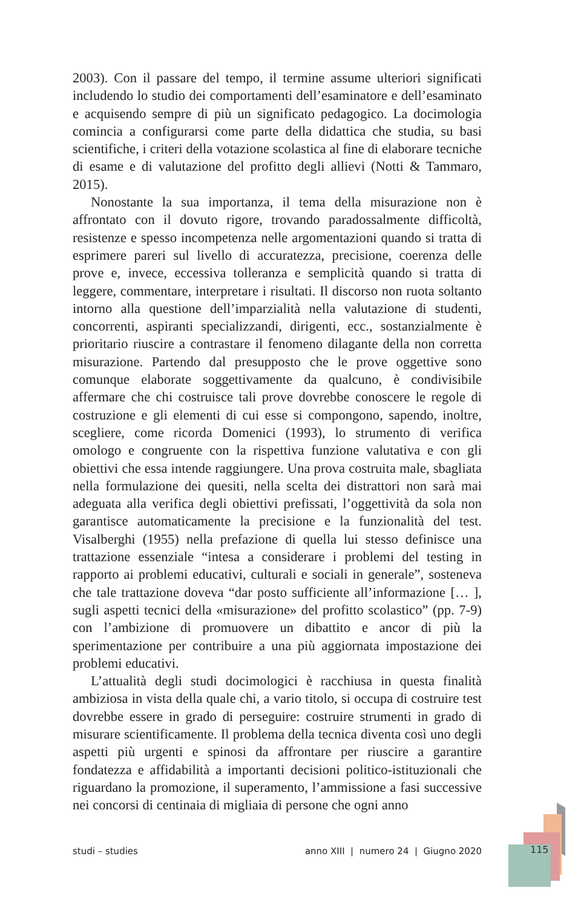2003). Con il passare del tempo, il termine assume ulteriori significati includendo lo studio dei comportamenti dell’esaminatore e dell’esaminato e acquisendo sempre di più un significato pedagogico. La docimologia comincia a configurarsi come parte della didattica che studia, su basi scientifiche, i criteri della votazione scolastica al fine di elaborare tecniche di esame e di valutazione del profitto degli allievi (Notti & Tammaro, 2015).
Nonostante la sua importanza, il tema della misurazione non è affrontato con il dovuto rigore, trovando paradossalmente difficoltà, resistenze e spesso incompetenza nelle argomentazioni quando si tratta di esprimere pareri sul livello di accuratezza, precisione, coerenza delle prove e, invece, eccessiva tolleranza e semplicità quando si tratta di leggere, commentare, interpretare i risultati. Il discorso non ruota soltanto intorno alla questione dell’imparzialità nella valutazione di studenti, concorrenti, aspiranti specializzandi, dirigenti, ecc., sostanzialmente è prioritario riuscire a contrastare il fenomeno dilagante della non corretta misurazione. Partendo dal presupposto che le prove oggettive sono comunque elaborate soggettivamente da qualcuno, è condivisibile affermare che chi costruisce tali prove dovrebbe conoscere le regole di costruzione e gli elementi di cui esse si compongono, sapendo, inoltre, scegliere, come ricorda Domenici (1993), lo strumento di verifica omologo e congruente con la rispettiva funzione valutativa e con gli obiettivi che essa intende raggiungere. Una prova costruita male, sbagliata nella formulazione dei quesiti, nella scelta dei distrattori non sarà mai adeguata alla verifica degli obiettivi prefissati, l’oggettività da sola non garantisce automaticamente la precisione e la funzionalità del test. Visalberghi (1955) nella prefazione di quella lui stesso definisce una trattazione essenziale “intesa a considerare i problemi del testing in rapporto ai problemi educativi, culturali e sociali in generale”, sosteneva che tale trattazione doveva “dar posto sufficiente all’informazione [… ], sugli aspetti tecnici della «misurazione» del profitto scolastico” (pp. 7-9) con l’ambizione di promuovere un dibattito e ancor di più la sperimentazione per contribuire a una più aggiornata impostazione dei problemi educativi.
L’attualità degli studi docimologici è racchiusa in questa finalità ambiziosa in vista della quale chi, a vario titolo, si occupa di costruire test dovrebbe essere in grado di perseguire: costruire strumenti in grado di misurare scientificamente. Il problema della tecnica diventa così uno degli aspetti più urgenti e spinosi da affrontare per riuscire a garantire fondatezza e affidabilità a importanti decisioni politico-istituzionali che riguardano la promozione, il superamento, l’ammissione a fasi successive nei concorsi di centinaia di migliaia di persone che ogni anno
studi – studies anno XIII | numero 24 | Giugno 2020 115